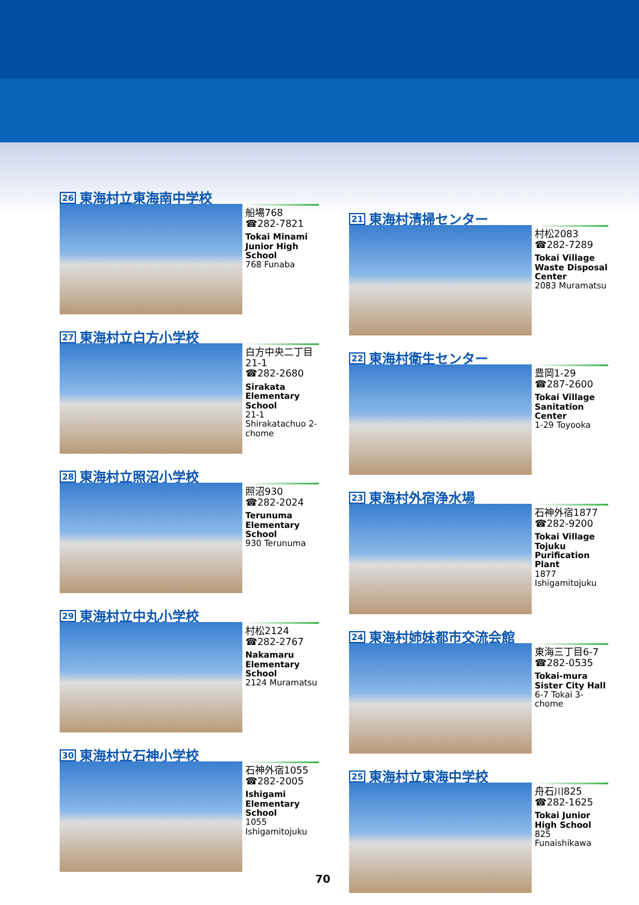26 東海村立東海南中学校
船場768
☎282-7821
Tokai Minami Junior High School
768 Funaba
27 東海村立白方小学校
白方中央二丁目
21-1
☎282-2680
Sirakata Elementary School
21-1 Shirakatachuo 2-chome
28 東海村立照沼小学校
照沼930
☎282-2024
Terunuma Elementary School
930 Terunuma
29 東海村立中丸小学校
村松2124
☎282-2767
Nakamaru Elementary School
2124 Muramatsu
30 東海村立石神小学校
石神外宿1055
☎282-2005
Ishigami Elementary School
1055 Ishigamitojuku
21 東海村清掃センター
村松2083
☎282-7289
Tokai Village Waste Disposal Center
2083 Muramatsu
22 東海村衛生センター
豊岡1-29
☎287-2600
Tokai Village Sanitation Center
1-29 Toyooka
23 東海村外宿浄水場
石神外宿1877
☎282-9200
Tokai Village Tojuku Purification Plant
1877 Ishigamitojuku
24 東海村姉妹都市交流会館
東海三丁目6-7
☎282-0535
Tokai-mura Sister City Hall
6-7 Tokai 3-chome
25 東海村立東海中学校
舟石川825
☎282-1625
Tokai Junior High School
825 Funaishikawa
70